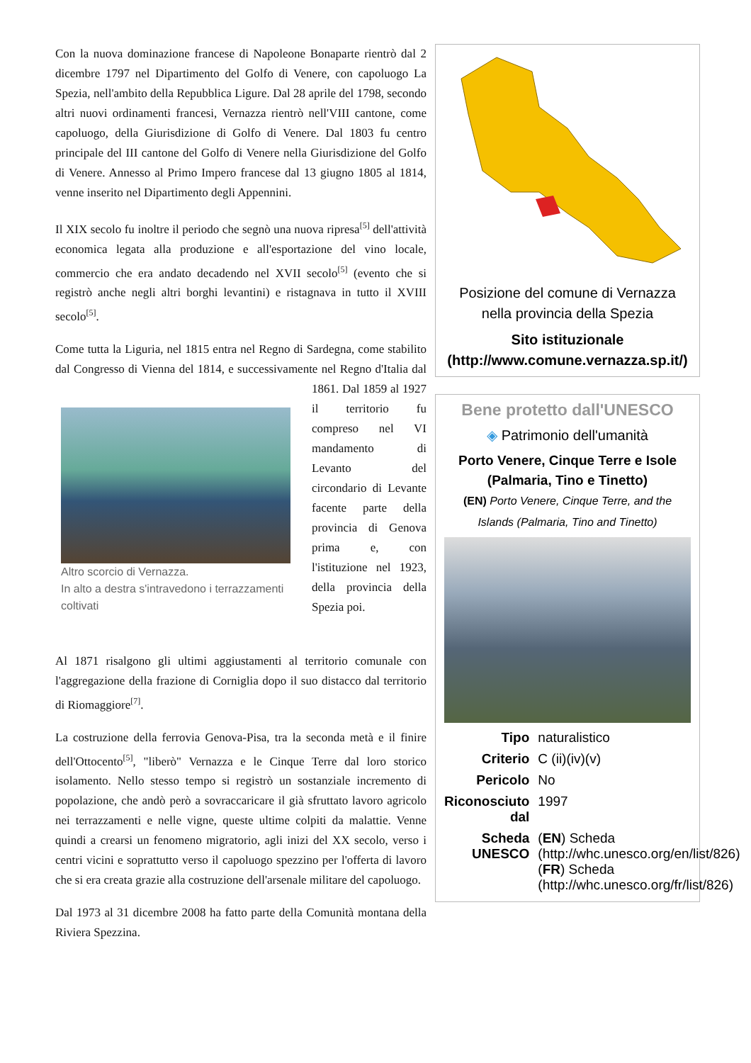Con la nuova dominazione francese di Napoleone Bonaparte rientrò dal 2 dicembre 1797 nel Dipartimento del Golfo di Venere, con capoluogo La Spezia, nell'ambito della Repubblica Ligure. Dal 28 aprile del 1798, secondo altri nuovi ordinamenti francesi, Vernazza rientrò nell'VIII cantone, come capoluogo, della Giurisdizione di Golfo di Venere. Dal 1803 fu centro principale del III cantone del Golfo di Venere nella Giurisdizione del Golfo di Venere. Annesso al Primo Impero francese dal 13 giugno 1805 al 1814, venne inserito nel Dipartimento degli Appennini.
Il XIX secolo fu inoltre il periodo che segnò una nuova ripresa<sup>[5]</sup> dell'attività economica legata alla produzione e all'esportazione del vino locale, commercio che era andato decadendo nel XVII secolo<sup>[5]</sup> (evento che si registrò anche negli altri borghi levantini) e ristagnava in tutto il XVIII secolo<sup>[5]</sup>.
Come tutta la Liguria, nel 1815 entra nel Regno di Sardegna, come stabilito dal Congresso di Vienna del 1814, e successivamente nel Regno Altro scorcio di Vernazza.
In alto a destra s'intravedono i terrazzamenti coltivati d'Italia dal 1861. Dal 1859 al 1927 il territorio fu compreso nel VI mandamento di Levanto del circondario di Levante facente parte della provincia di Genova prima e, con l'istituzione nel 1923, della provincia della Spezia poi.
Al 1871 risalgono gli ultimi aggiustamenti al territorio comunale con l'aggregazione della frazione di Corniglia dopo il suo distacco dal territorio di Riomaggiore<sup>[7]</sup>.
La costruzione della ferrovia Genova-Pisa, tra la seconda metà e il finire dell'Ottocento<sup>[5]</sup>, "liberò" Vernazza e le Cinque Terre dal loro storico isolamento. Nello stesso tempo si registrò un sostanziale incremento di popolazione, che andò però a sovraccaricare il già sfruttato lavoro agricolo nei terrazzamenti e nelle vigne, queste ultime colpiti da malattie. Venne quindi a crearsi un fenomeno migratorio, agli inizi del XX secolo, verso i centri vicini e soprattutto verso il capoluogo spezzino per l'offerta di lavoro che si era creata grazie alla costruzione dell'arsenale militare del capoluogo.
Dal 1973 al 31 dicembre 2008 ha fatto parte della Comunità montana della Riviera Spezzina.
Posizione del comune di Vernazza nella provincia della Spezia
Sito istituzionale (http://www.comune.vernazza.sp.it/)
Bene protetto dall'UNESCO
◈ Patrimonio dell'umanità
Porto Venere, Cinque Terre e Isole (Palmaria, Tino e Tinetto)
(EN) Porto Venere, Cinque Terre, and the Islands (Palmaria, Tino and Tinetto)
| Tipo | naturalistico |
| Criterio | C (ii)(iv)(v) |
| Pericolo | No |
| Riconosciuto dal | 1997 |
| Scheda UNESCO | ( EN ) Scheda (http://whc.unesco.org/en/list/826) ( FR ) Scheda (http://whc.unesco.org/fr/list/826) |